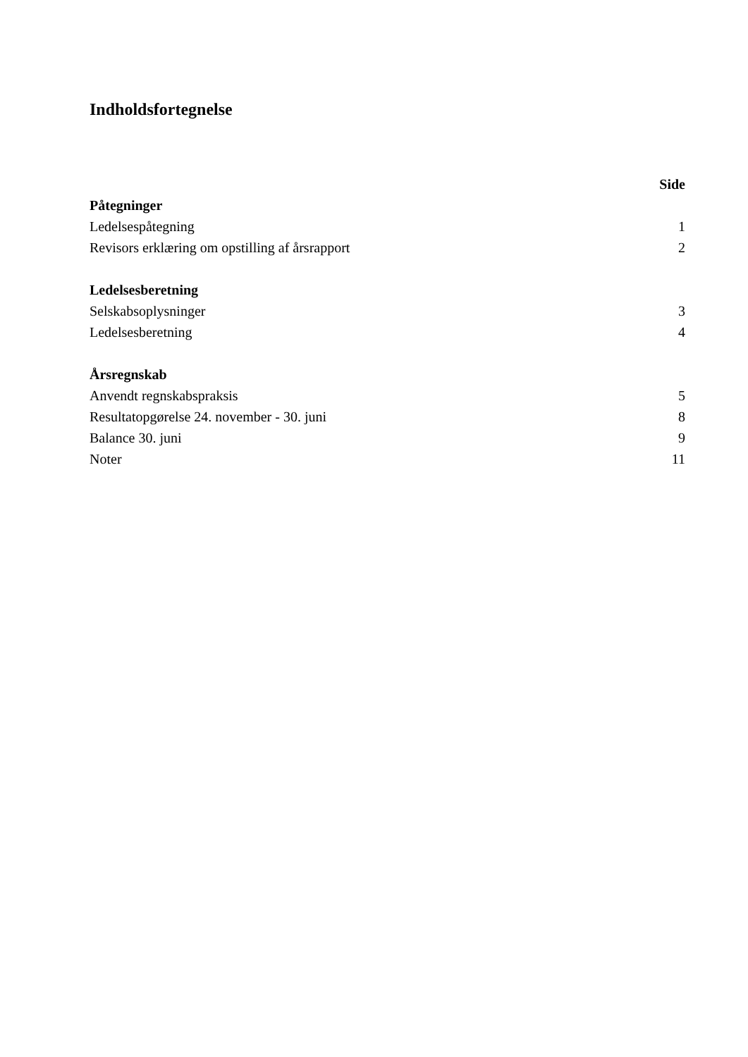Indholdsfortegnelse
| | Side |
| Påtegninger | |
| Ledelsespåtegning | 1 |
| Revisors erklæring om opstilling af årsrapport | 2 |
| Ledelsesberetning | |
| Selskabsoplysninger | 3 |
| Ledelsesberetning | 4 |
| Årsregnskab | |
| Anvendt regnskabspraksis | 5 |
| Resultatopgørelse 24. november - 30. juni | 8 |
| Balance 30. juni | 9 |
| Noter | 11 |